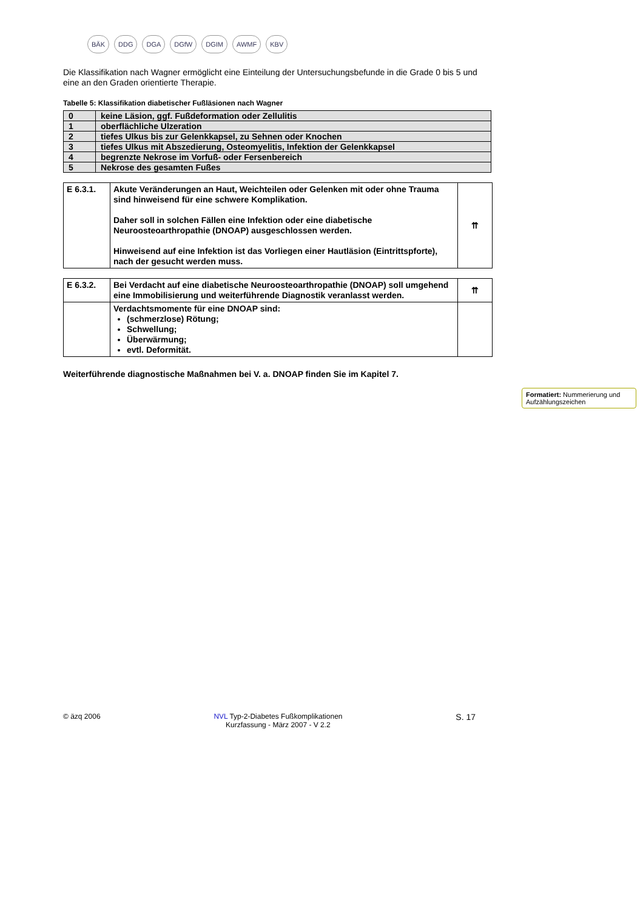BÄK DDG DGA DGfW DGIM AWMF KBV
Die Klassifikation nach Wagner ermöglicht eine Einteilung der Untersuchungsbefunde in die Grade 0 bis 5 und eine an den Graden orientierte Therapie.
Tabelle 5: Klassifikation diabetischer Fußläsionen nach Wagner
| 0 | keine Läsion, ggf. Fußdeformation oder Zellulitis |
| 1 | oberflächliche Ulzeration |
| 2 | tiefes Ulkus bis zur Gelenkkapsel, zu Sehnen oder Knochen |
| 3 | tiefes Ulkus mit Abszedierung, Osteomyelitis, Infektion der Gelenkkapsel |
| 4 | begrenzte Nekrose im Vorfuß- oder Fersenbereich |
| 5 | Nekrose des gesamten Fußes |
| E 6.3.1. | Akute Veränderungen an Haut, Weichteilen oder Gelenken mit oder ohne Trauma sind hinweisend für eine schwere Komplikation. Daher soll in solchen Fällen eine Infektion oder eine diabetische Neuroosteoarthropathie (DNOAP) ausgeschlossen werden. Hinweisend auf eine Infektion ist das Vorliegen einer Hautläsion (Eintrittspforte), nach der gesucht werden muss. | ⇈ |
| E 6.3.2. | Bei Verdacht auf eine diabetische Neuroosteoarthropathie (DNOAP) soll umgehend eine Immobilisierung und weiterführende Diagnostik veranlasst werden. | ⇈ |
| | Verdachtsmomente für eine DNOAP sind: (schmerzlose) Rötung; Schwellung; Überwärmung; evtl. Deformität. | |
Weiterführende diagnostische Maßnahmen bei V. a. DNOAP finden Sie im Kapitel 7.
Formatiert: Nummerierung und Aufzählungszeichen
© äzq 2006 NVL Typ-2-Diabetes Fußkomplikationen
Kurzfassung - März 2007 - V 2.2 S. 17